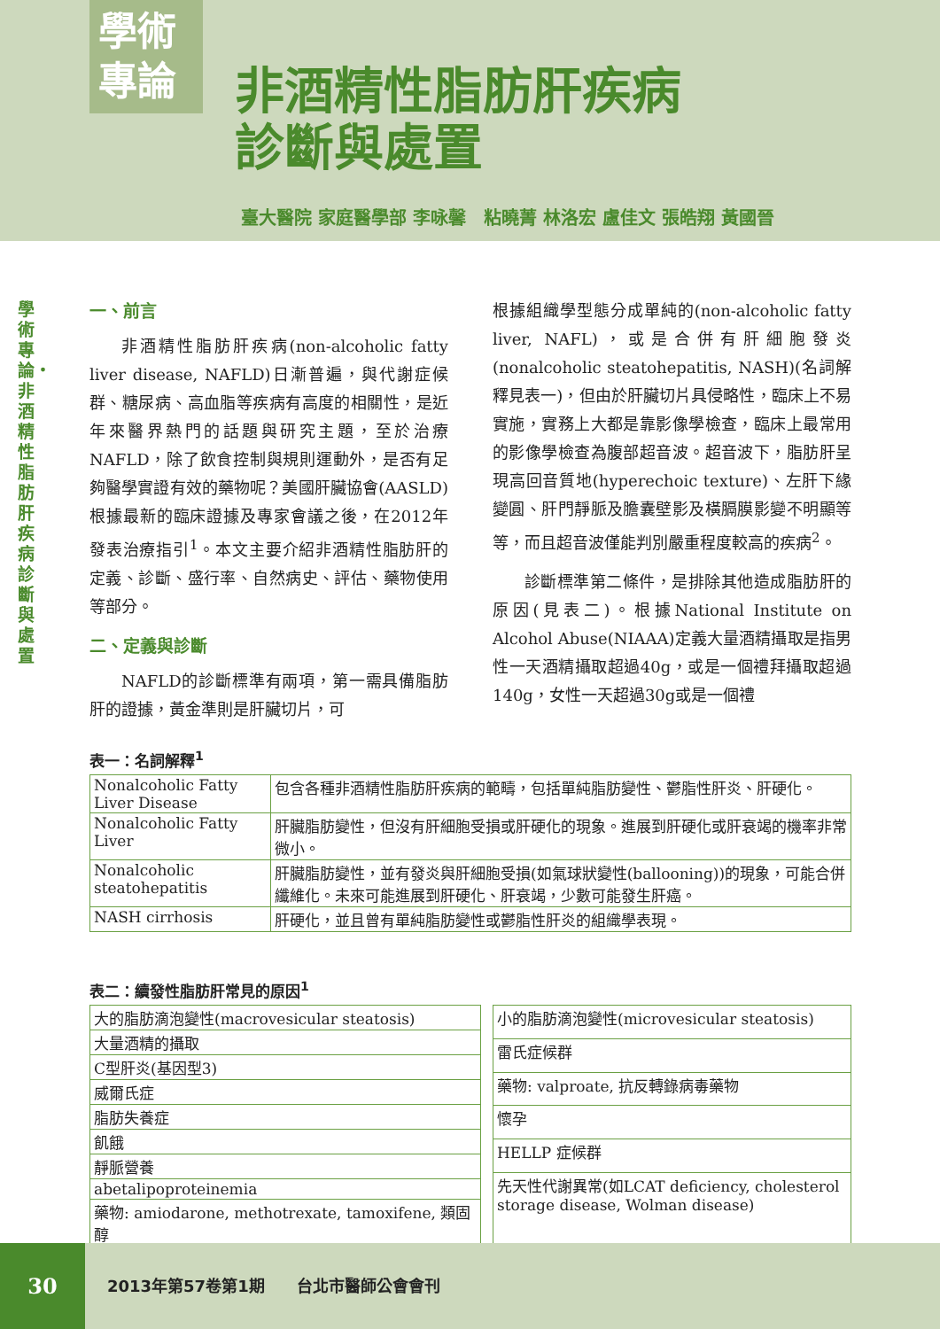學術
專論
非酒精性脂肪肝疾病
診斷與處置
臺大醫院 家庭醫學部 李咏馨　粘曉菁 林洛宏 盧佳文 張皓翔 黃國晉
學術專論・非酒精性脂肪肝疾病診斷與處置
一、前言
非酒精性脂肪肝疾病(non-alcoholic fatty liver disease, NAFLD)日漸普遍，與代謝症候群、糖尿病、高血脂等疾病有高度的相關性，是近年來醫界熱門的話題與研究主題，至於治療NAFLD，除了飲食控制與規則運動外，是否有足夠醫學實證有效的藥物呢？美國肝臟協會(AASLD) 根據最新的臨床證據及專家會議之後，在2012年發表治療指引<sup>1</sup>。本文主要介紹非酒精性脂肪肝的定義、診斷、盛行率、自然病史、評估、藥物使用等部分。
二、定義與診斷
NAFLD的診斷標準有兩項，第一需具備脂肪肝的證據，黃金準則是肝臟切片，可
根據組織學型態分成單純的(non-alcoholic fatty liver, NAFL)，或是合併有肝細胞發炎(nonalcoholic steatohepatitis, NASH)(名詞解釋見表一)，但由於肝臟切片具侵略性，臨床上不易實施，實務上大都是靠影像學檢查，臨床上最常用的影像學檢查為腹部超音波。超音波下，脂肪肝呈現高回音質地(hyperechoic texture)、左肝下緣變圓、肝門靜脈及膽囊壁影及橫膈膜影變不明顯等等，而且超音波僅能判別嚴重程度較高的疾病<sup>2</sup>。
診斷標準第二條件，是排除其他造成脂肪肝的原因(見表二)。根據National Institute on Alcohol Abuse(NIAAA)定義大量酒精攝取是指男性一天酒精攝取超過40g，或是一個禮拜攝取超過140g，女性一天超過30g或是一個禮
表一：名詞解釋<sup>1</sup>
| Nonalcoholic Fatty Liver Disease | 包含各種非酒精性脂肪肝疾病的範疇，包括單純脂肪變性、鬱脂性肝炎、肝硬化。 |
| Nonalcoholic Fatty Liver | 肝臟脂肪變性，但沒有肝細胞受損或肝硬化的現象。進展到肝硬化或肝衰竭的機率非常微小。 |
| Nonalcoholic steatohepatitis | 肝臟脂肪變性，並有發炎與肝細胞受損(如氣球狀變性(ballooning))的現象，可能合併纖維化。未來可能進展到肝硬化、肝衰竭，少數可能發生肝癌。 |
| NASH cirrhosis | 肝硬化，並且曾有單純脂肪變性或鬱脂性肝炎的組織學表現。 |
表二：續發性脂肪肝常見的原因<sup>1</sup>
| 大的脂肪滴泡變性(macrovesicular steatosis) |
| 大量酒精的攝取 |
| C型肝炎(基因型3) |
| 威爾氏症 |
| 脂肪失養症 |
| 飢餓 |
| 靜脈營養 |
| abetalipoproteinemia |
| 藥物: amiodarone, methotrexate, tamoxifene, 類固醇 |
| 小的脂肪滴泡變性(microvesicular steatosis) |
| 雷氏症候群 |
| 藥物: valproate, 抗反轉錄病毒藥物 |
| 懷孕 |
| HELLP 症候群 |
| 先天性代謝異常(如LCAT deficiency, cholesterol storage disease, Wolman disease) |
30
2013年第57卷第1期　　台北市醫師公會會刊